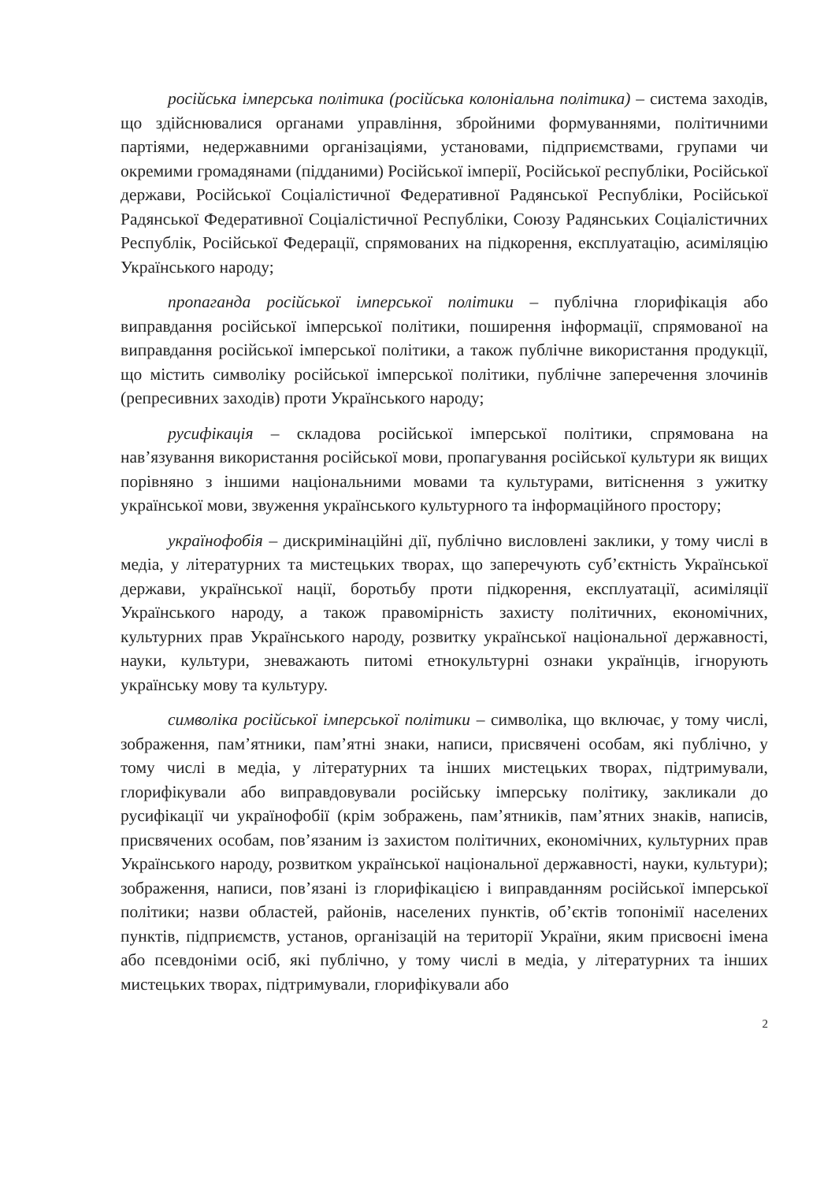російська імперська політика (російська колоніальна політика) – система заходів, що здійснювалися органами управління, збройними формуваннями, політичними партіями, недержавними організаціями, установами, підприємствами, групами чи окремими громадянами (підданими) Російської імперії, Російської республіки, Російської держави, Російської Соціалістичної Федеративної Радянської Республіки, Російської Радянської Федеративної Соціалістичної Республіки, Союзу Радянських Соціалістичних Республік, Російської Федерації, спрямованих на підкорення, експлуатацію, асиміляцію Українського народу;
пропаганда російської імперської політики – публічна глорифікація або виправдання російської імперської політики, поширення інформації, спрямованої на виправдання російської імперської політики, а також публічне використання продукції, що містить символіку російської імперської політики, публічне заперечення злочинів (репресивних заходів) проти Українського народу;
русифікація – складова російської імперської політики, спрямована на нав’язування використання російської мови, пропагування російської культури як вищих порівняно з іншими національними мовами та культурами, витіснення з ужитку української мови, звуження українського культурного та інформаційного простору;
українофобія – дискримінаційні дії, публічно висловлені заклики, у тому числі в медіа, у літературних та мистецьких творах, що заперечують суб’єктність Української держави, української нації, боротьбу проти підкорення, експлуатації, асиміляції Українського народу, а також правомірність захисту політичних, економічних, культурних прав Українського народу, розвитку української національної державності, науки, культури, зневажають питомі етнокультурні ознаки українців, ігнорують українську мову та культуру.
символіка російської імперської політики – символіка, що включає, у тому числі, зображення, пам’ятники, пам’ятні знаки, написи, присвячені особам, які публічно, у тому числі в медіа, у літературних та інших мистецьких творах, підтримували, глорифікували або виправдовували російську імперську політику, закликали до русифікації чи українофобії (крім зображень, пам’ятників, пам’ятних знаків, написів, присвячених особам, пов’язаним із захистом політичних, економічних, культурних прав Українського народу, розвитком української національної державності, науки, культури); зображення, написи, пов’язані із глорифікацією і виправданням російської імперської політики; назви областей, районів, населених пунктів, об’єктів топонімії населених пунктів, підприємств, установ, організацій на території України, яким присвоєні імена або псевдоніми осіб, які публічно, у тому числі в медіа, у літературних та інших мистецьких творах, підтримували, глорифікували або
2